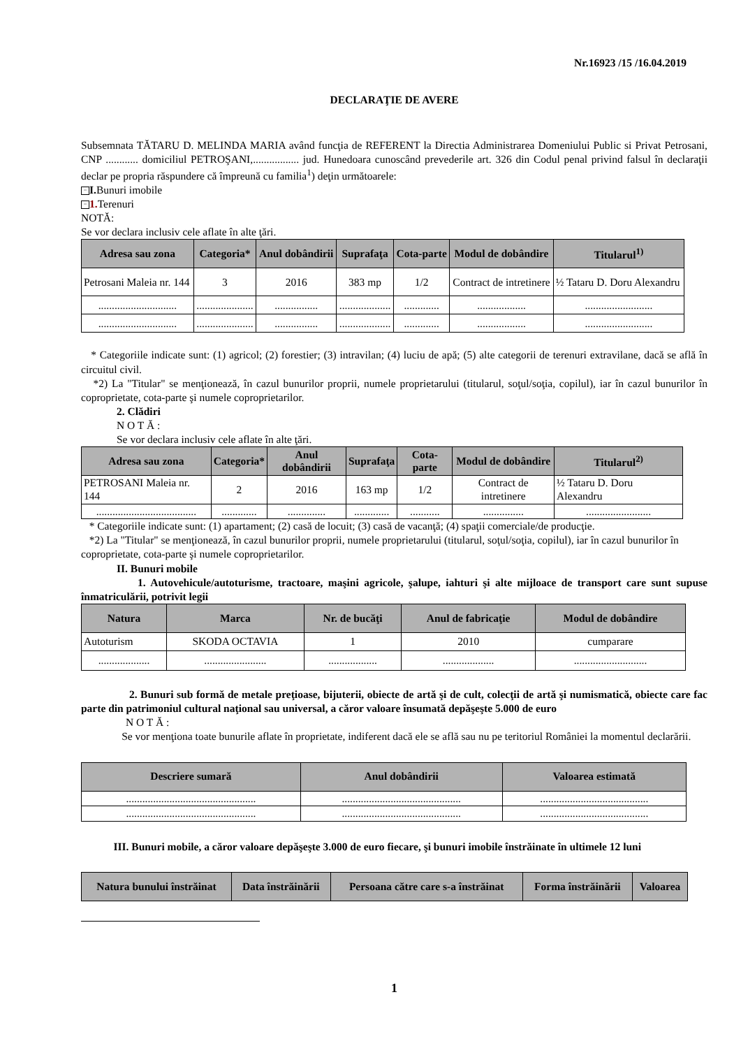Nr.16923 /15 /16.04.2019
DECLARAŢIE DE AVERE
Subsemnata TĂTARU D. MELINDA MARIA având funcţia de REFERENT la Directia Administrarea Domeniului Public si Privat Petrosani, CNP ............ domiciliul PETROŞANI,................. jud. Hunedoara cunoscând prevederile art. 326 din Codul penal privind falsul în declaraţii declar pe propria răspundere că împreună cu familia<sup>1</sup>) deţin următoarele:
− I. Bunuri imobile
− 1. Terenuri
NOTĂ:
Se vor declara inclusiv cele aflate în alte ţări.
| Adresa sau zona | Categoria* | Anul dobândirii | Suprafaţa | Cota-parte | Modul de dobândire | Titularul<sup>1)</sup> |
| --- | --- | --- | --- | --- | --- | --- |
| Petrosani Maleia nr. 144 | 3 | 2016 | 383 mp | 1/2 | Contract de intretinere | ½ Tataru D. Doru Alexandru |
| ............................. | ..................... | ................ | ................... | ............. | .................. | ......................... |
| ............................. | ..................... | ................ | ................... | ............. | .................. | ......................... |
* Categoriile indicate sunt: (1) agricol; (2) forestier; (3) intravilan; (4) luciu de apă; (5) alte categorii de terenuri extravilane, dacă se află în circuitul civil.
*2) La "Titular" se menţionează, în cazul bunurilor proprii, numele proprietarului (titularul, soţul/soţia, copilul), iar în cazul bunurilor în coproprietate, cota-parte şi numele coproprietarilor.
2. Clădiri
N O T Ă :
Se vor declara inclusiv cele aflate în alte ţări.
| Adresa sau zona | Categoria* | Anul dobândirii | Suprafaţa | Cota-parte | Modul de dobândire | Titularul<sup>2)</sup> |
| --- | --- | --- | --- | --- | --- | --- |
| PETROSANI Maleia nr. 144 | 2 | 2016 | 163 mp | 1/2 | Contract de intretinere | ½ Tataru D. Doru Alexandru |
| ..................................... | ............. | .............. | ............. | ........... | ............... | ........................ |
* Categoriile indicate sunt: (1) apartament; (2) casă de locuit; (3) casă de vacanţă; (4) spaţii comerciale/de producţie.
*2) La "Titular" se menţionează, în cazul bunurilor proprii, numele proprietarului (titularul, soţul/soţia, copilul), iar în cazul bunurilor în coproprietate, cota-parte şi numele coproprietarilor.
II. Bunuri mobile
1. Autovehicule/autoturisme, tractoare, maşini agricole, şalupe, iahturi şi alte mijloace de transport care sunt supuse înmatriculării, potrivit legii
| Natura | Marca | Nr. de bucăţi | Anul de fabricaţie | Modul de dobândire |
| --- | --- | --- | --- | --- |
| Autoturism | SKODA OCTAVIA | 1 | 2010 | cumparare |
| ................... | ....................... | .................. | ................... | ........................... |
2. Bunuri sub formă de metale preţioase, bijuterii, obiecte de artă şi de cult, colecţii de artă şi numismatică, obiecte care fac parte din patrimoniul cultural naţional sau universal, a căror valoare însumată depăşeşte 5.000 de euro
N O T Ă :
Se vor menţiona toate bunurile aflate în proprietate, indiferent dacă ele se află sau nu pe teritoriul României la momentul declarării.
| Descriere sumară | Anul dobândirii | Valoarea estimată |
| --- | --- | --- |
| ................................................ | ............................................ | ........................................ |
| ................................................ | ............................................ | ........................................ |
III. Bunuri mobile, a căror valoare depăşeşte 3.000 de euro fiecare, şi bunuri imobile înstrăinate în ultimele 12 luni
| Natura bunului înstrăinat | Data înstrăinării | Persoana către care s-a înstrăinat | Forma înstrăinării | Valoarea |
| --- | --- | --- | --- | --- |
1